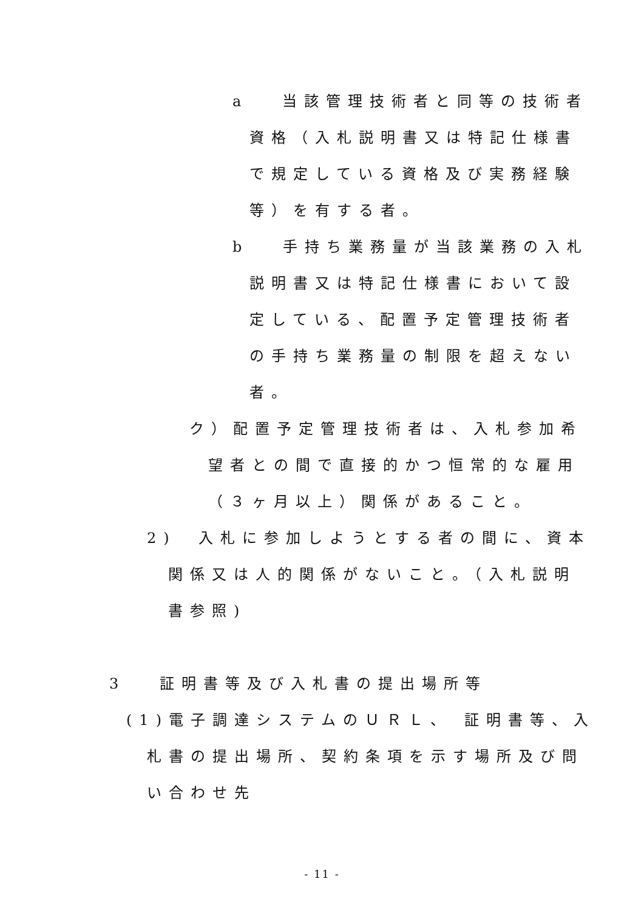a　 当該管理技術者と同等の技術者
資格（入札説明書又は特記仕様書
で規定している資格及び実務経験
等）を有する者。
b　 手持ち業務量が当該業務の入札
説明書又は特記仕様書において設
定している、配置予定管理技術者
の手持ち業務量の制限を超えない
者。
ク）配置予定管理技術者は、入札参加希
望者との間で直接的かつ恒常的な雇用
（３ヶ月以上）関係があること。
2)　入札に参加しようとする者の間に、資本
関係又は人的関係がないこと。（入札説明
書参照)
3　 証明書等及び入札書の提出場所等
(1)電子調達システムのＵＲＬ、 証明書等、入
札書の提出場所、契約条項を示す場所及び問
い合わせ先
- 11 -